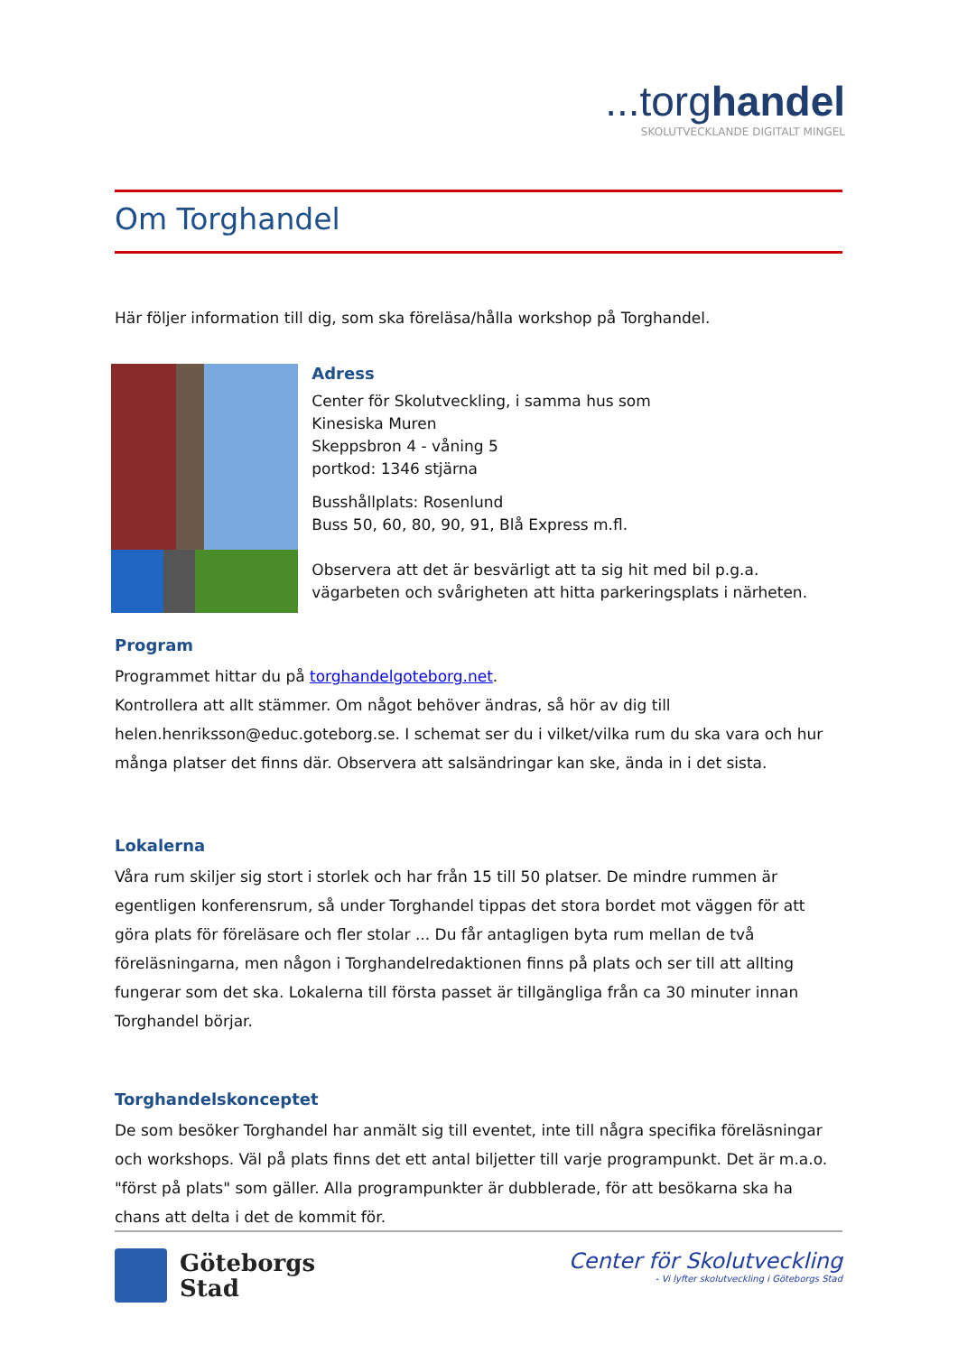...torghandel
SKOLUTVECKLANDE DIGITALT MINGEL
Om Torghandel
Här följer information till dig, som ska föreläsa/hålla workshop på Torghandel.
Adress
Center för Skolutveckling, i samma hus som
Kinesiska Muren
Skeppsbron 4 - våning 5
portkod: 1346 stjärna
Busshållplats: Rosenlund
Buss 50, 60, 80, 90, 91, Blå Express m.fl.
Observera att det är besvärligt att ta sig hit med bil p.g.a. vägarbeten och svårigheten att hitta parkeringsplats i närheten.
Program
Programmet hittar du på torghandelgoteborg.net.
Kontrollera att allt stämmer. Om något behöver ändras, så hör av dig till helen.henriksson@educ.goteborg.se. I schemat ser du i vilket/vilka rum du ska vara och hur många platser det finns där. Observera att salsändringar kan ske, ända in i det sista.
Lokalerna
Våra rum skiljer sig stort i storlek och har från 15 till 50 platser. De mindre rummen är egentligen konferensrum, så under Torghandel tippas det stora bordet mot väggen för att göra plats för föreläsare och fler stolar ... Du får antagligen byta rum mellan de två föreläsningarna, men någon i Torghandelredaktionen finns på plats och ser till att allting fungerar som det ska. Lokalerna till första passet är tillgängliga från ca 30 minuter innan Torghandel börjar.
Torghandelskonceptet
De som besöker Torghandel har anmält sig till eventet, inte till några specifika föreläsningar och workshops. Väl på plats finns det ett antal biljetter till varje programpunkt. Det är m.a.o. "först på plats" som gäller. Alla programpunkter är dubblerade, för att besökarna ska ha chans att delta i det de kommit för.
Göteborgs
Stad
Center för Skolutveckling
- Vi lyfter skolutveckling i Göteborgs Stad